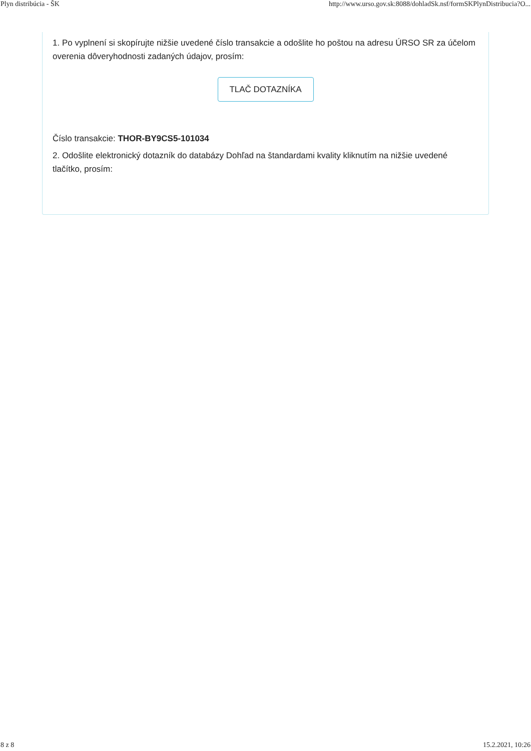Plyn distribúcia - ŠK http://www.urso.gov.sk:8088/dohladSk.nsf/formSKPlynDistribucia?O...
1. Po vyplnení si skopírujte nižšie uvedené číslo transakcie a odošlite ho poštou na adresu ÚRSO SR za účelom overenia dôveryhodnosti zadaných údajov, prosím:
TLAČ DOTAZNÍKA
Číslo transakcie: THOR-BY9CS5-101034
2. Odošlite elektronický dotazník do databázy Dohľad na štandardami kvality kliknutím na nižšie uvedené tlačítko, prosím:
8 z 8 15.2.2021, 10:26